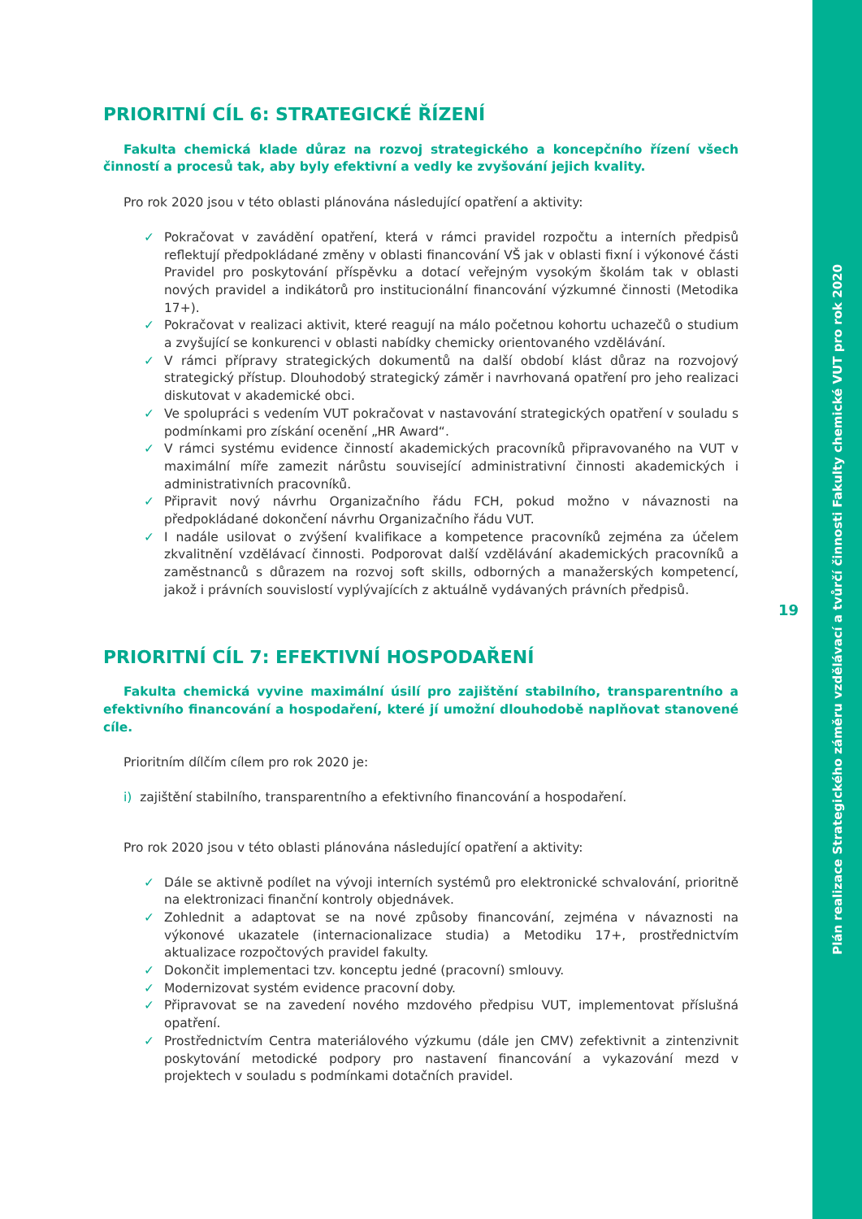PRIORITNÍ CÍL 6: STRATEGICKÉ ŘÍZENÍ
Fakulta chemická klade důraz na rozvoj strategického a koncepčního řízení všech činností a procesů tak, aby byly efektivní a vedly ke zvyšování jejich kvality.
Pro rok 2020 jsou v této oblasti plánována následující opatření a aktivity:
✓ Pokračovat v zavádění opatření, která v rámci pravidel rozpočtu a interních předpisů reflektují předpokládané změny v oblasti financování VŠ jak v oblasti fixní i výkonové části Pravidel pro poskytování příspěvku a dotací veřejným vysokým školám tak v oblasti nových pravidel a indikátorů pro institucionální financování výzkumné činnosti (Metodika 17+).
✓ Pokračovat v realizaci aktivit, které reagují na málo početnou kohortu uchazečů o studium a zvyšující se konkurenci v oblasti nabídky chemicky orientovaného vzdělávání.
✓ V rámci přípravy strategických dokumentů na další období klást důraz na rozvojový strategický přístup. Dlouhodobý strategický záměr i navrhovaná opatření pro jeho realizaci diskutovat v akademické obci.
✓ Ve spolupráci s vedením VUT pokračovat v nastavování strategických opatření v souladu s podmínkami pro získání ocenění „HR Award“.
✓ V rámci systému evidence činností akademických pracovníků připravovaného na VUT v maximální míře zamezit nárůstu související administrativní činnosti akademických i administrativních pracovníků.
✓ Připravit nový návrhu Organizačního řádu FCH, pokud možno v návaznosti na předpokládané dokončení návrhu Organizačního řádu VUT.
✓ I nadále usilovat o zvýšení kvalifikace a kompetence pracovníků zejména za účelem zkvalitnění vzdělávací činnosti. Podporovat další vzdělávání akademických pracovníků a zaměstnanců s důrazem na rozvoj soft skills, odborných a manažerských kompetencí, jakož i právních souvislostí vyplývajících z aktuálně vydávaných právních předpisů.
PRIORITNÍ CÍL 7: EFEKTIVNÍ HOSPODAŘENÍ
Fakulta chemická vyvine maximální úsilí pro zajištění stabilního, transparentního a efektivního financování a hospodaření, které jí umožní dlouhodobě naplňovat stanovené cíle.
Prioritním dílčím cílem pro rok 2020 je:
i) zajištění stabilního, transparentního a efektivního financování a hospodaření.
Pro rok 2020 jsou v této oblasti plánována následující opatření a aktivity:
✓ Dále se aktivně podílet na vývoji interních systémů pro elektronické schvalování, prioritně na elektronizaci finanční kontroly objednávek.
✓ Zohlednit a adaptovat se na nové způsoby financování, zejména v návaznosti na výkonové ukazatele (internacionalizace studia) a Metodiku 17+, prostřednictvím aktualizace rozpočtových pravidel fakulty.
✓ Dokončit implementaci tzv. konceptu jedné (pracovní) smlouvy.
✓ Modernizovat systém evidence pracovní doby.
✓ Připravovat se na zavedení nového mzdového předpisu VUT, implementovat příslušná opatření.
✓ Prostřednictvím Centra materiálového výzkumu (dále jen CMV) zefektivnit a zintenzivnit poskytování metodické podpory pro nastavení financování a vykazování mezd v projektech v souladu s podmínkami dotačních pravidel.
19
Plán realizace Strategického záměru vzdělávací a tvůrčí činnosti Fakulty chemické VUT pro rok 2020